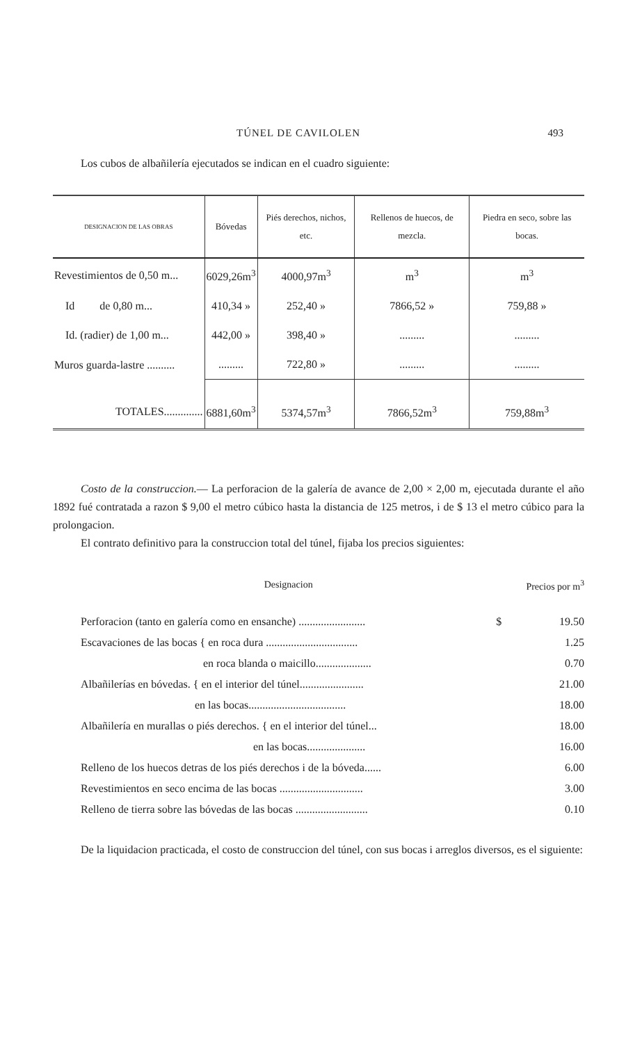TÚNEL DE CAVILOLEN 493
Los cubos de albañilería ejecutados se indican en el cuadro siguiente:
| DESIGNACION DE LAS OBRAS | Bóvedas | Piés derechos, nichos, etc. | Rellenos de huecos, de mezcla. | Piedra en seco, sobre las bocas. |
| --- | --- | --- | --- | --- |
| Revestimientos de 0,50 m... | 6029,26m<sup>3</sup> | 4000,97m<sup>3</sup> | m<sup>3</sup> | m<sup>3</sup> |
| Id de 0,80 m... | 410,34 » | 252,40 » | 7866,52 » | 759,88 » |
| Id. (radier) de 1,00 m... | 442,00 » | 398,40 » | ......... | ......... |
| Muros guarda-lastre .......... | ......... | 722,80 » | ......... | ......... |
| TOTALES.............. | 6881,60m<sup>3</sup> | 5374,57m<sup>3</sup> | 7866,52m<sup>3</sup> | 759,88m<sup>3</sup> |
Costo de la construccion.— La perforacion de la galería de avance de 2,00 × 2,00 m, ejecutada durante el año 1892 fué contratada a razon $ 9,00 el metro cúbico hasta la distancia de 125 metros, i de $ 13 el metro cúbico para la prolongacion.
El contrato definitivo para la construccion total del túnel, fijaba los precios siguientes:
| Designacion | | Precios por m<sup>3</sup> |
| Perforacion (tanto en galería como en ensanche) ........................ | $ | 19.50 |
| Escavaciones de las bocas { en roca dura ................................. | | 1.25 |
| en roca blanda o maicillo.................... | | 0.70 |
| Albañilerías en bóvedas. { en el interior del túnel....................... | | 21.00 |
| en las bocas................................... | | 18.00 |
| Albañilería en murallas o piés derechos. { en el interior del túnel... | | 18.00 |
| en las bocas..................... | | 16.00 |
| Relleno de los huecos detras de los piés derechos i de la bóveda...... | | 6.00 |
| Revestimientos en seco encima de las bocas .............................. | | 3.00 |
| Relleno de tierra sobre las bóvedas de las bocas .......................... | | 0.10 |
De la liquidacion practicada, el costo de construccion del túnel, con sus bocas i arreglos diversos, es el siguiente: